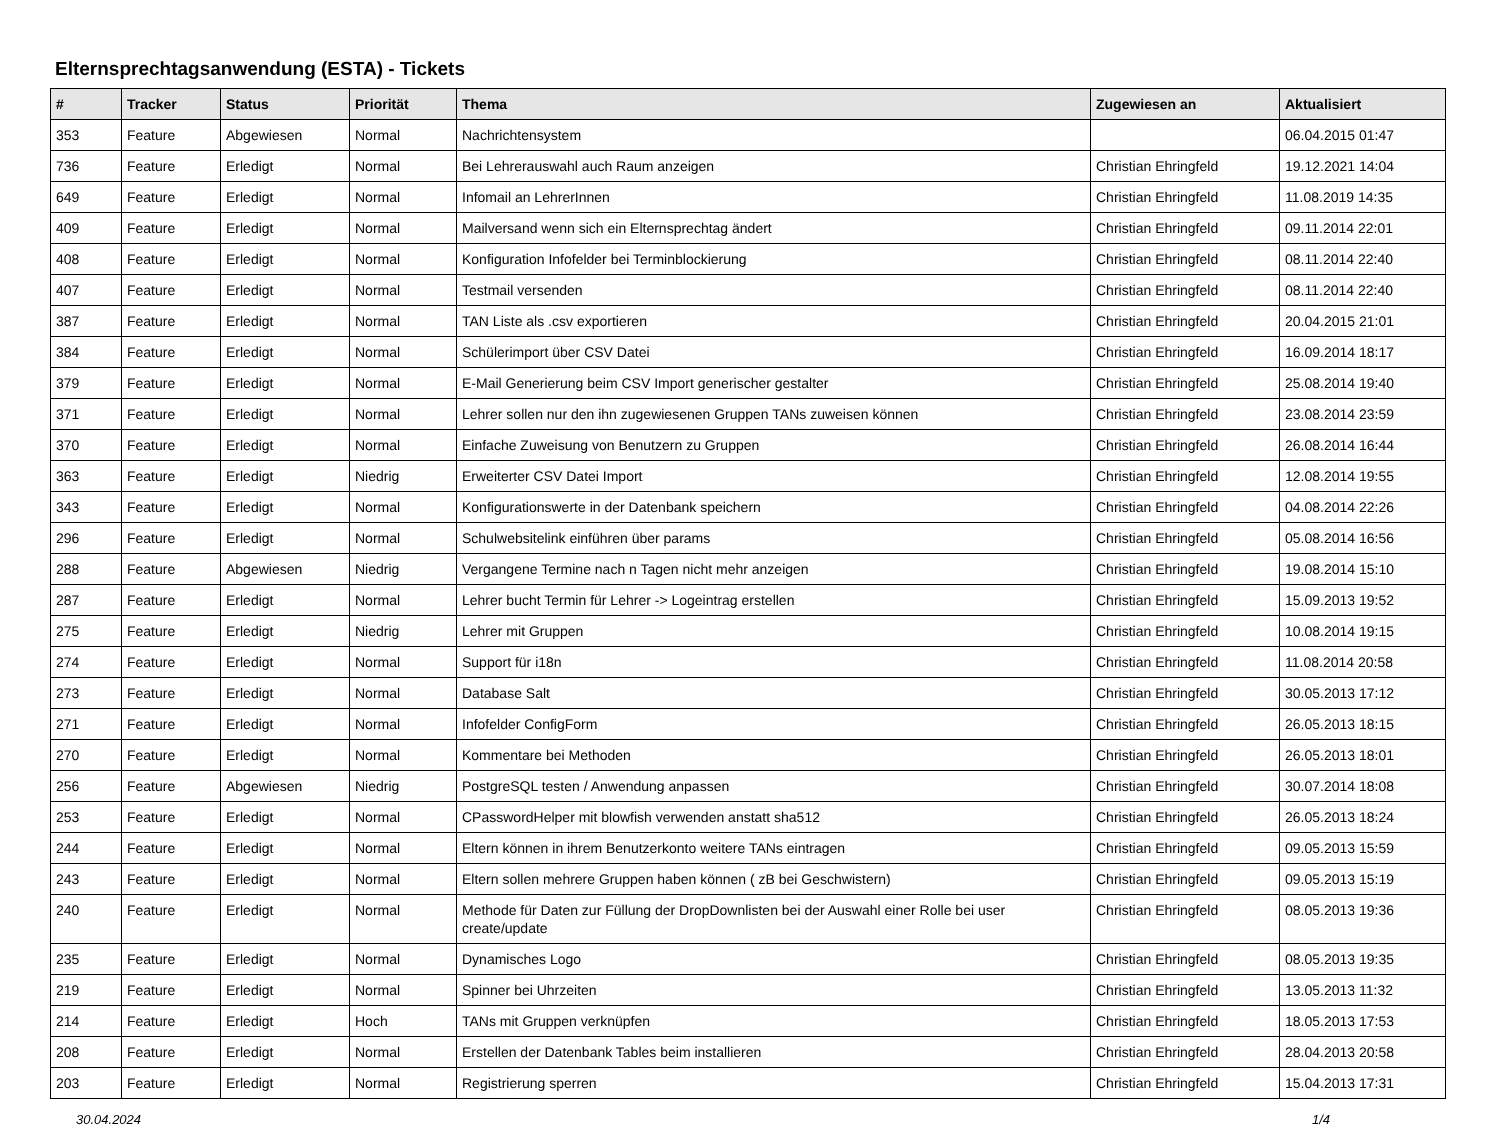Elternsprechtagsanwendung (ESTA) - Tickets
| # | Tracker | Status | Priorität | Thema | Zugewiesen an | Aktualisiert |
| --- | --- | --- | --- | --- | --- | --- |
| 353 | Feature | Abgewiesen | Normal | Nachrichtensystem | | 06.04.2015 01:47 |
| 736 | Feature | Erledigt | Normal | Bei Lehrerauswahl auch Raum anzeigen | Christian Ehringfeld | 19.12.2021 14:04 |
| 649 | Feature | Erledigt | Normal | Infomail an LehrerInnen | Christian Ehringfeld | 11.08.2019 14:35 |
| 409 | Feature | Erledigt | Normal | Mailversand wenn sich ein Elternsprechtag ändert | Christian Ehringfeld | 09.11.2014 22:01 |
| 408 | Feature | Erledigt | Normal | Konfiguration Infofelder bei Terminblockierung | Christian Ehringfeld | 08.11.2014 22:40 |
| 407 | Feature | Erledigt | Normal | Testmail versenden | Christian Ehringfeld | 08.11.2014 22:40 |
| 387 | Feature | Erledigt | Normal | TAN Liste als .csv exportieren | Christian Ehringfeld | 20.04.2015 21:01 |
| 384 | Feature | Erledigt | Normal | Schülerimport über CSV Datei | Christian Ehringfeld | 16.09.2014 18:17 |
| 379 | Feature | Erledigt | Normal | E-Mail Generierung beim CSV Import generischer gestalter | Christian Ehringfeld | 25.08.2014 19:40 |
| 371 | Feature | Erledigt | Normal | Lehrer sollen nur den ihn zugewiesenen Gruppen TANs zuweisen können | Christian Ehringfeld | 23.08.2014 23:59 |
| 370 | Feature | Erledigt | Normal | Einfache Zuweisung von Benutzern zu Gruppen | Christian Ehringfeld | 26.08.2014 16:44 |
| 363 | Feature | Erledigt | Niedrig | Erweiterter CSV Datei Import | Christian Ehringfeld | 12.08.2014 19:55 |
| 343 | Feature | Erledigt | Normal | Konfigurationswerte in der Datenbank speichern | Christian Ehringfeld | 04.08.2014 22:26 |
| 296 | Feature | Erledigt | Normal | Schulwebsitelink einführen über params | Christian Ehringfeld | 05.08.2014 16:56 |
| 288 | Feature | Abgewiesen | Niedrig | Vergangene Termine nach n Tagen nicht mehr anzeigen | Christian Ehringfeld | 19.08.2014 15:10 |
| 287 | Feature | Erledigt | Normal | Lehrer bucht Termin für Lehrer -> Logeintrag erstellen | Christian Ehringfeld | 15.09.2013 19:52 |
| 275 | Feature | Erledigt | Niedrig | Lehrer mit Gruppen | Christian Ehringfeld | 10.08.2014 19:15 |
| 274 | Feature | Erledigt | Normal | Support für i18n | Christian Ehringfeld | 11.08.2014 20:58 |
| 273 | Feature | Erledigt | Normal | Database Salt | Christian Ehringfeld | 30.05.2013 17:12 |
| 271 | Feature | Erledigt | Normal | Infofelder ConfigForm | Christian Ehringfeld | 26.05.2013 18:15 |
| 270 | Feature | Erledigt | Normal | Kommentare bei Methoden | Christian Ehringfeld | 26.05.2013 18:01 |
| 256 | Feature | Abgewiesen | Niedrig | PostgreSQL testen / Anwendung anpassen | Christian Ehringfeld | 30.07.2014 18:08 |
| 253 | Feature | Erledigt | Normal | CPasswordHelper mit blowfish verwenden anstatt sha512 | Christian Ehringfeld | 26.05.2013 18:24 |
| 244 | Feature | Erledigt | Normal | Eltern können in ihrem Benutzerkonto weitere TANs eintragen | Christian Ehringfeld | 09.05.2013 15:59 |
| 243 | Feature | Erledigt | Normal | Eltern sollen mehrere Gruppen haben können ( zB bei Geschwistern) | Christian Ehringfeld | 09.05.2013 15:19 |
| 240 | Feature | Erledigt | Normal | Methode für Daten zur Füllung der DropDownlisten bei der Auswahl einer Rolle bei user create/update | Christian Ehringfeld | 08.05.2013 19:36 |
| 235 | Feature | Erledigt | Normal | Dynamisches Logo | Christian Ehringfeld | 08.05.2013 19:35 |
| 219 | Feature | Erledigt | Normal | Spinner bei Uhrzeiten | Christian Ehringfeld | 13.05.2013 11:32 |
| 214 | Feature | Erledigt | Hoch | TANs mit Gruppen verknüpfen | Christian Ehringfeld | 18.05.2013 17:53 |
| 208 | Feature | Erledigt | Normal | Erstellen der Datenbank Tables beim installieren | Christian Ehringfeld | 28.04.2013 20:58 |
| 203 | Feature | Erledigt | Normal | Registrierung sperren | Christian Ehringfeld | 15.04.2013 17:31 |
30.04.2024 1/4